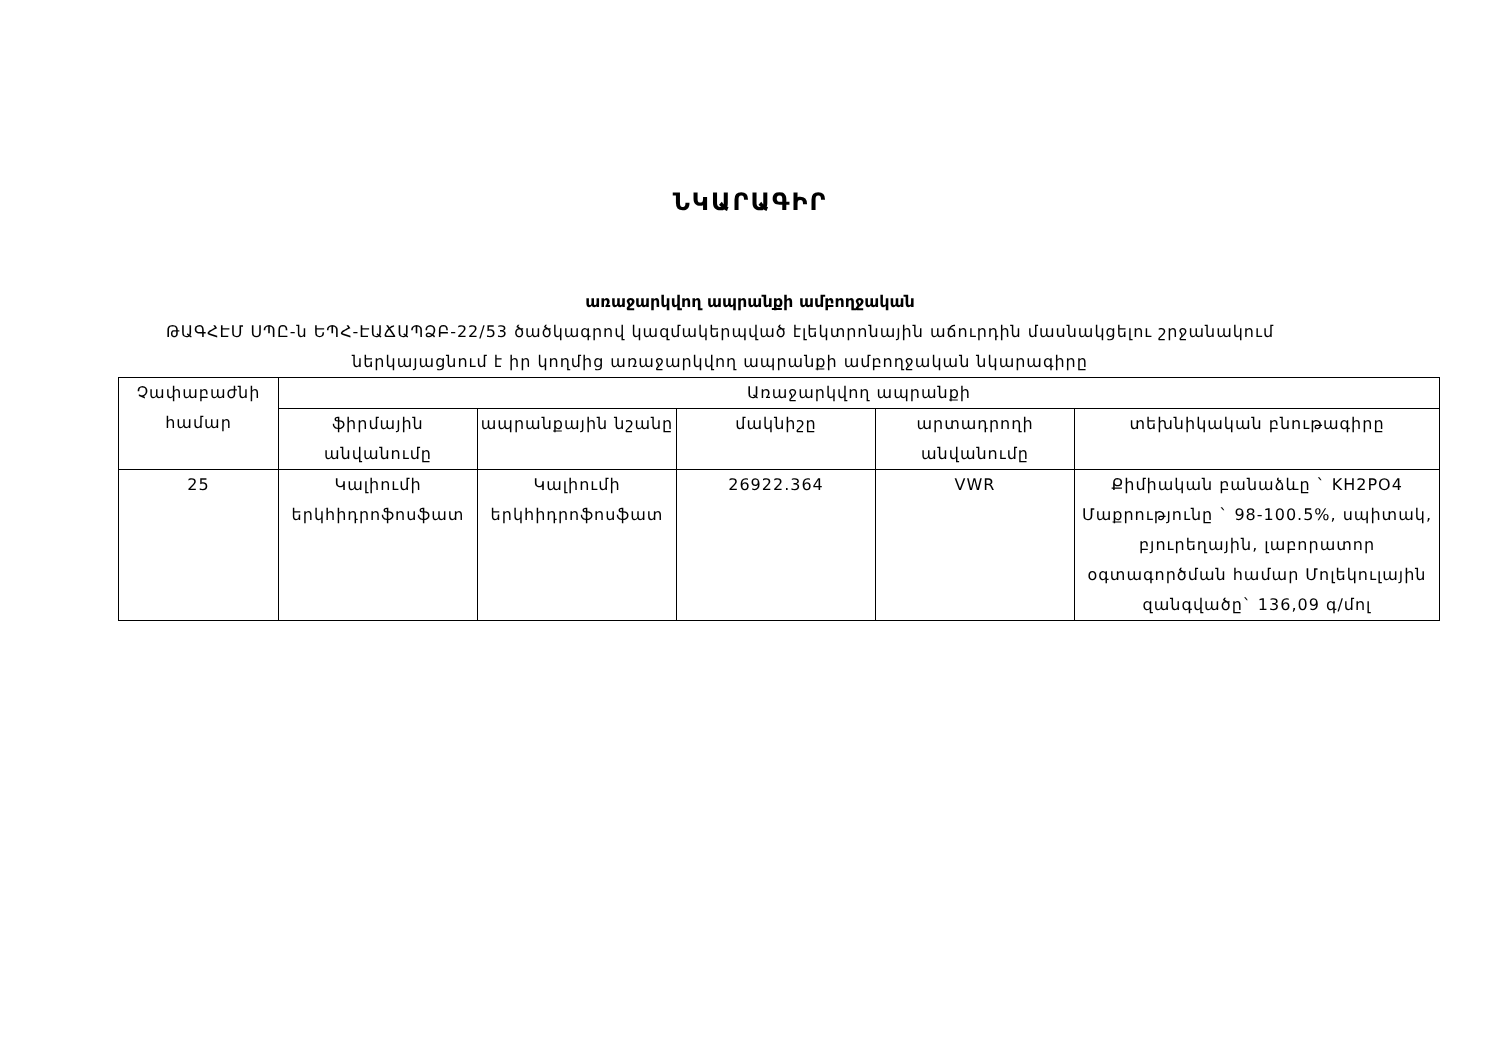ՆԿԱՐԱԳԻՐ
առաջարկվող ապրանքի ամբողջական
ԹԱԳՀԷՄ ՍՊԸ-ն ԵՊՀ-ԷԱՃԱՊՁԲ-22/53 ծածկագրով կազմակերպված էլեկտրոնային աճուրդին մասնակցելու շրջանակում
ներկայացնում է իր կողմից առաջարկվող ապրանքի ամբողջական նկարագիրը
| Չափաբաժնի համար | Առաջարկվող ապրանքի | | | | |
| | ֆիրմային անվանումը | ապրանքային նշանը | մակնիշը | արտադրողի անվանումը | տեխնիկական բնութագիրը |
| 25 | Կալիումի երկհիդրոֆոսֆատ | Կալիումի երկհիդրոֆոսֆատ | 26922.364 | VWR | Քիմիական բանաձևը ` KH2PO4 Մաքրությունը ` 98-100.5%, սպիտակ, բյուրեղային, լաբորատոր օգտագործման համար Մոլեկուլային զանգվածը` 136,09 գ/մոլ |